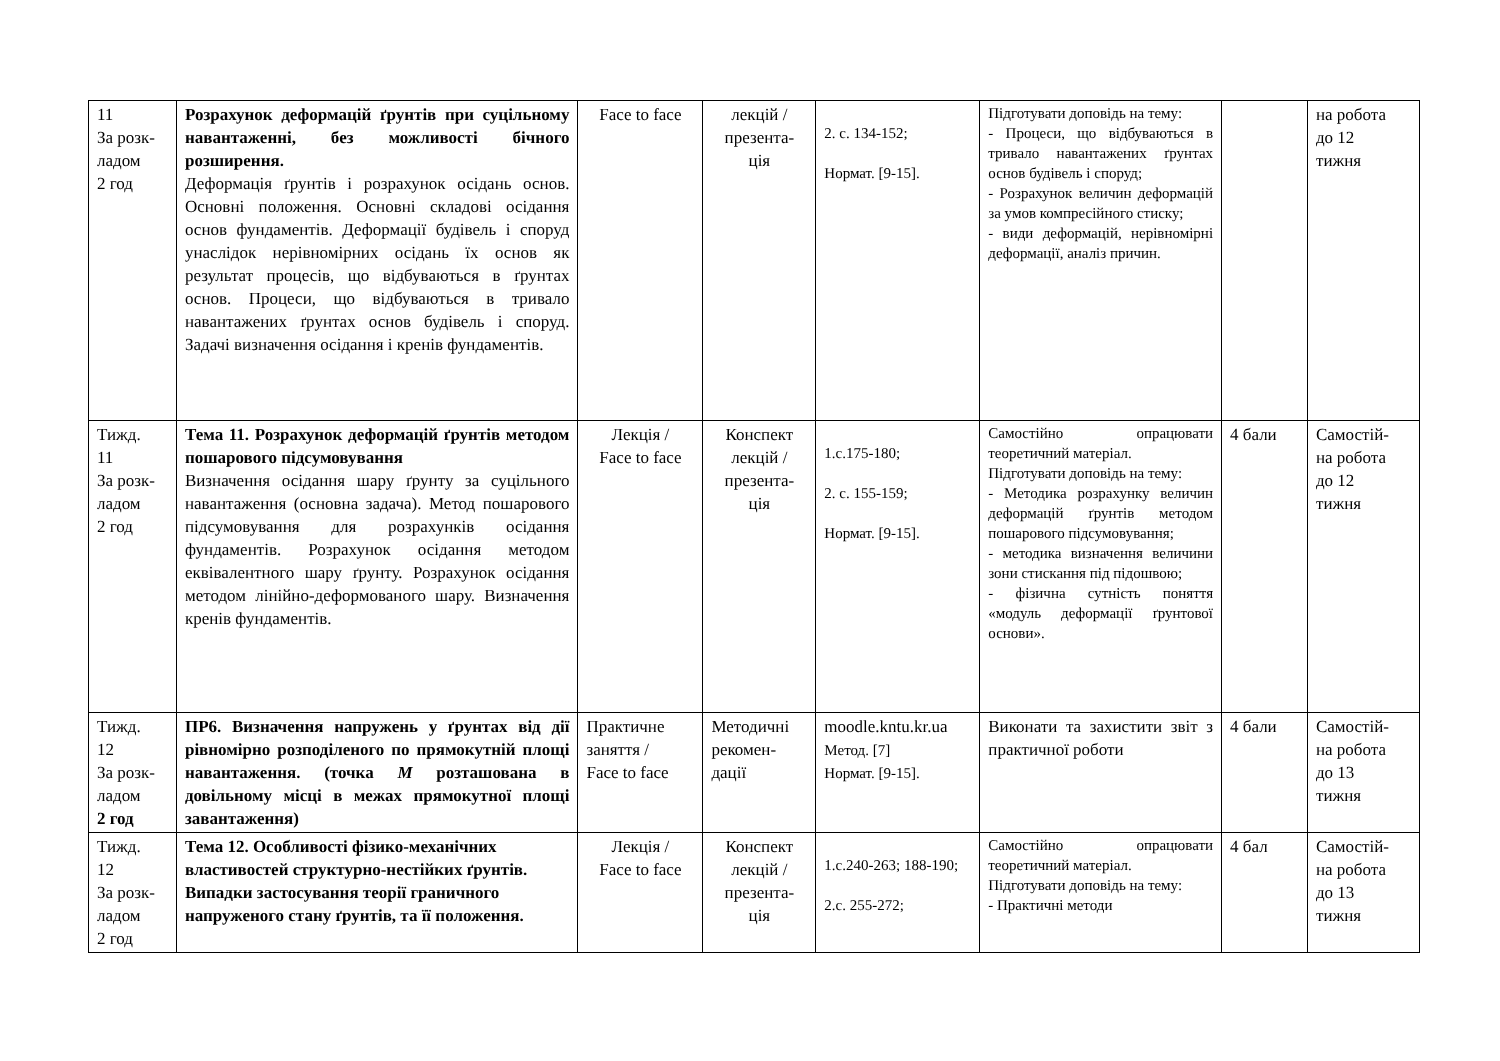| 11 За розк- ладом 2 год | Розрахунок деформацій ґрунтів при суцільному навантаженні, без можливості бічного розширення. Деформація ґрунтів і розрахунок осідань основ. Основні положення. Основні складові осідання основ фундаментів. Деформації будівель і споруд унаслідок нерівномірних осідань їх основ як результат процесів, що відбуваються в ґрунтах основ. Процеси, що відбуваються в тривало навантажених ґрунтах основ будівель і споруд. Задачі визначення осідання і кренів фундаментів. | Face to face | лекцій / презента- ція | 2. с. 134-152; Нормат. [9-15]. | Підготувати доповідь на тему: - Процеси, що відбуваються в тривало навантажених ґрунтах основ будівель і споруд; - Розрахунок величин деформацій за умов компресійного стиску; - види деформацій, нерівномірні деформації, аналіз причин. | | на робота до 12 тижня |
| Тижд. 11 За розк- ладом 2 год | Тема 11. Розрахунок деформацій ґрунтів методом пошарового підсумовування Визначення осідання шару ґрунту за суцільного навантаження (основна задача). Метод пошарового підсумовування для розрахунків осідання фундаментів. Розрахунок осідання методом еквівалентного шару ґрунту. Розрахунок осідання методом лінійно-деформованого шару. Визначення кренів фундаментів. | Лекція / Face to face | Конспект лекцій / презента- ція | 1.с.175-180; 2. с. 155-159; Нормат. [9-15]. | Самостійно опрацювати теоретичний матеріал. Підготувати доповідь на тему: - Методика розрахунку величин деформацій ґрунтів методом пошарового підсумовування; - методика визначення величини зони стискання під підошвою; - фізична сутність поняття «модуль деформації ґрунтової основи». | 4 бали | Самостій- на робота до 12 тижня |
| Тижд. 12 За розк- ладом 2 год | ПР6. Визначення напружень у ґрунтах від дії рівномірно розподіленого по прямокутній площі навантаження. (точка М розташована в довільному місці в межах прямокутної площі завантаження) | Практичне заняття / Face to face | Методичні рекомен- дації | moodle.kntu.kr.ua Метод. [7] Нормат. [9-15]. | Виконати та захистити звіт з практичної роботи | 4 бали | Самостій- на робота до 13 тижня |
| Тижд. 12 За розк- ладом 2 год | Тема 12. Особливості фізико-механічних властивостей структурно-нестійких ґрунтів. Випадки застосування теорії граничного напруженого стану ґрунтів, та її положення. | Лекція / Face to face | Конспект лекцій / презента- ція | 1.с.240-263; 188-190; 2.с. 255-272; | Самостійно опрацювати теоретичний матеріал. Підготувати доповідь на тему: - Практичні методи | 4 бал | Самостій- на робота до 13 тижня |